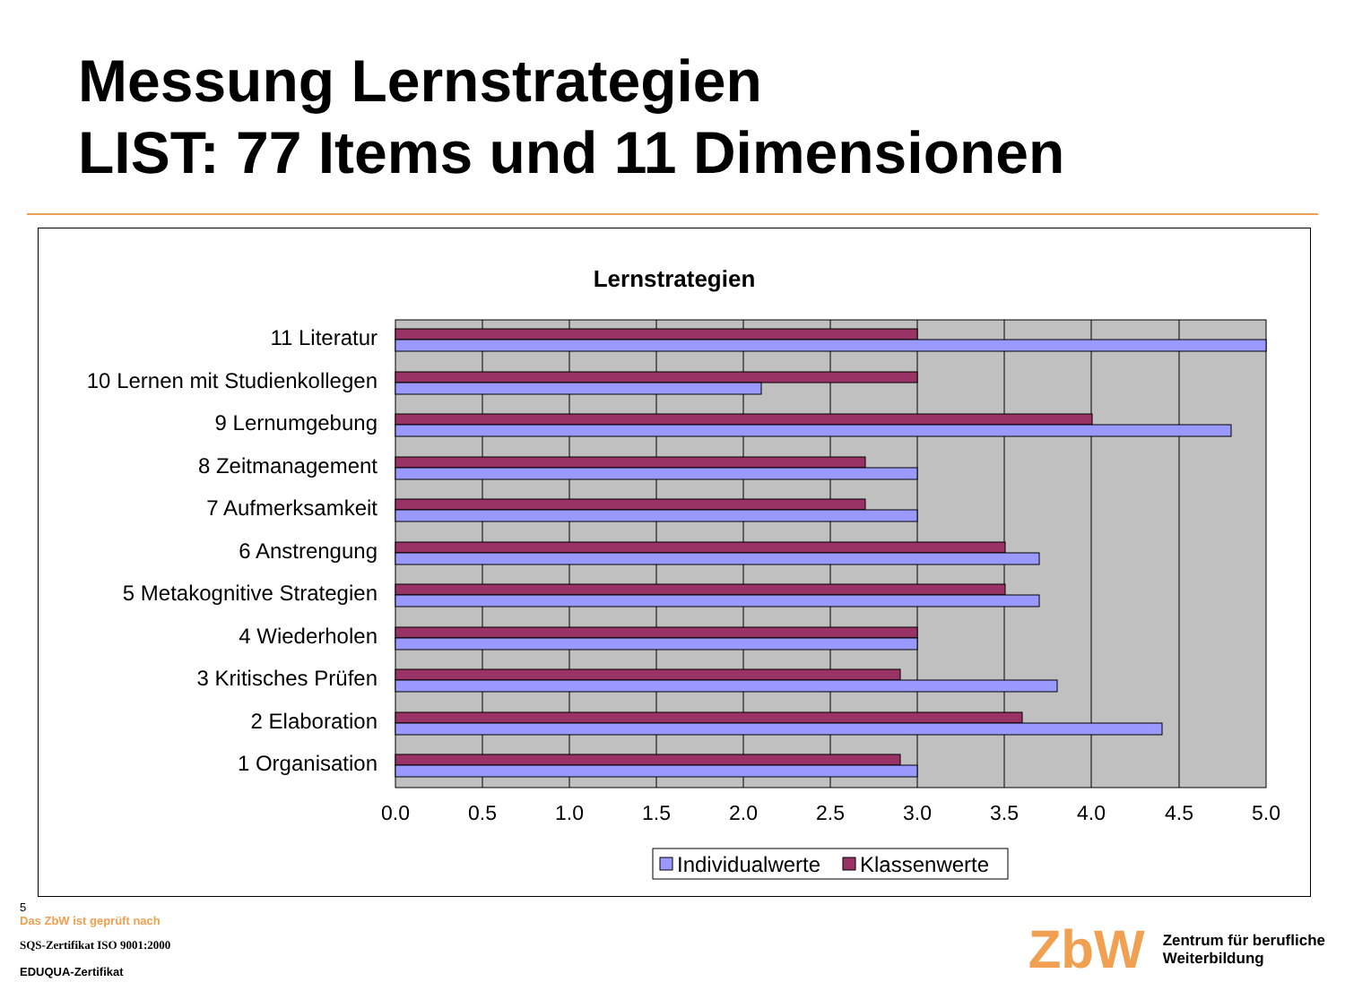Messung Lernstrategien
LIST: 77 Items und 11 Dimensionen
Lernstrategien
11 Literatur
10 Lernen mit Studienkollegen
9 Lernumgebung
8 Zeitmanagement
7 Aufmerksamkeit
6 Anstrengung
5 Metakognitive Strategien
4 Wiederholen
3 Kritisches Prüfen
2 Elaboration
1 Organisation
0.0
0.5
1.0
1.5
2.0
2.5
3.0
3.5
4.0
4.5
5.0
Individualwerte
Klassenwerte
5
Das ZbW ist geprüft nach
SQS-Zertifikat ISO 9001:2000
EDUQUA-Zertifikat
ZbW Zentrum für berufliche
Weiterbildung